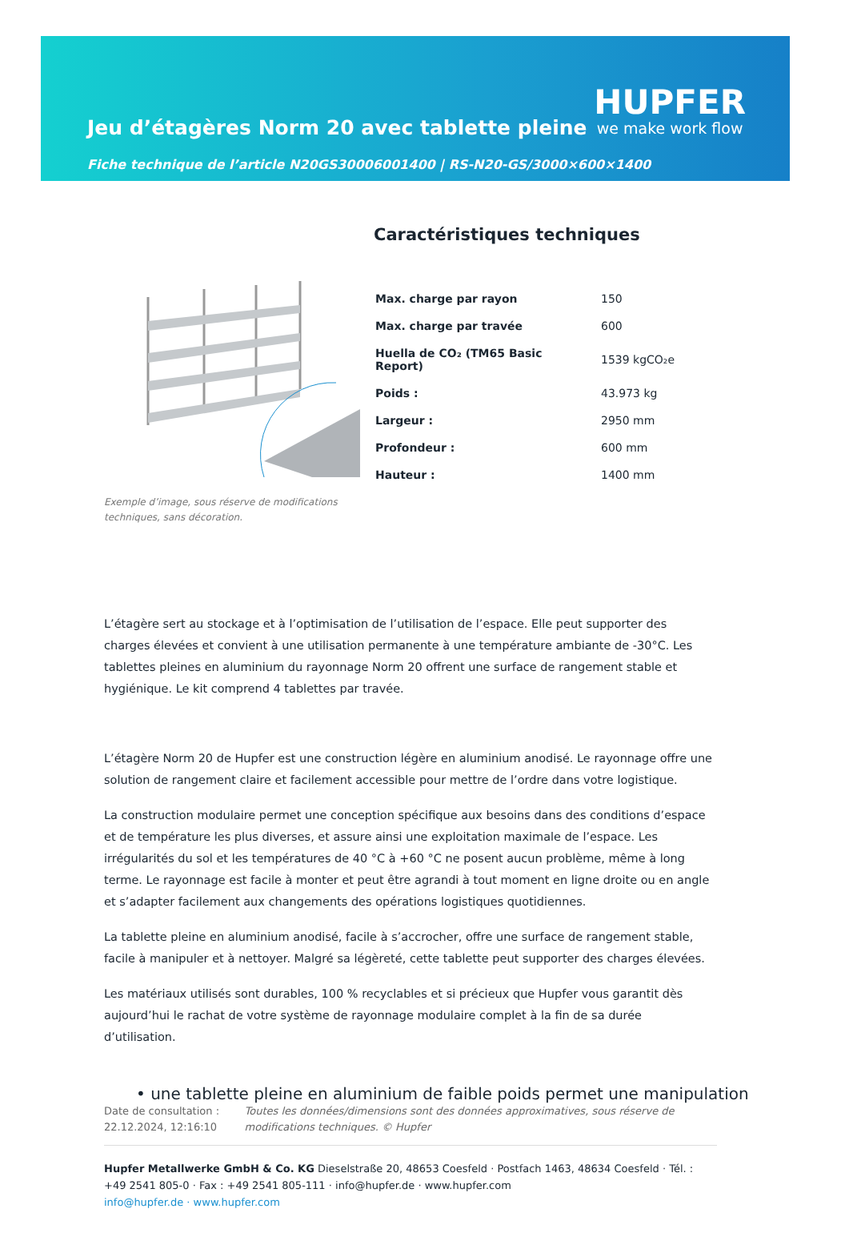Jeu d’étagères Norm 20 avec tablette pleine
Fiche technique de l’article N20GS30006001400 | RS-N20-GS/3000×600×1400
HUPFER
we make work flow
Exemple d’image, sous réserve de modifications techniques, sans décoration.
Caractéristiques techniques
| Max. charge par rayon | 150 |
| Max. charge par travée | 600 |
| Huella de CO₂ (TM65 Basic Report) | 1539 kgCO₂e |
| Poids : | 43.973 kg |
| Largeur : | 2950 mm |
| Profondeur : | 600 mm |
| Hauteur : | 1400 mm |
L’étagère sert au stockage et à l’optimisation de l’utilisation de l’espace. Elle peut supporter des charges élevées et convient à une utilisation permanente à une température ambiante de -30°C. Les tablettes pleines en aluminium du rayonnage Norm 20 offrent une surface de rangement stable et hygiénique. Le kit comprend 4 tablettes par travée.
L’étagère Norm 20 de Hupfer est une construction légère en aluminium anodisé. Le rayonnage offre une solution de rangement claire et facilement accessible pour mettre de l’ordre dans votre logistique.
La construction modulaire permet une conception spécifique aux besoins dans des conditions d’espace et de température les plus diverses, et assure ainsi une exploitation maximale de l’espace. Les irrégularités du sol et les températures de 40 °C à +60 °C ne posent aucun problème, même à long terme. Le rayonnage est facile à monter et peut être agrandi à tout moment en ligne droite ou en angle et s’adapter facilement aux changements des opérations logistiques quotidiennes.
La tablette pleine en aluminium anodisé, facile à s’accrocher, offre une surface de rangement stable, facile à manipuler et à nettoyer. Malgré sa légèreté, cette tablette peut supporter des charges élevées.
Les matériaux utilisés sont durables, 100 % recyclables et si précieux que Hupfer vous garantit dès aujourd’hui le rachat de votre système de rayonnage modulaire complet à la fin de sa durée d’utilisation.
• une tablette pleine en aluminium de faible poids permet une manipulation
Date de consultation : 22.12.2024, 12:16:10
Toutes les données/dimensions sont des données approximatives, sous réserve de modifications techniques. © Hupfer
Hupfer Metallwerke GmbH & Co. KG Dieselstraße 20, 48653 Coesfeld · Postfach 1463, 48634 Coesfeld · Tél. : +49 2541 805-0 · Fax : +49 2541 805-111 · info@hupfer.de · www.hupfer.com
info@hupfer.de · www.hupfer.com